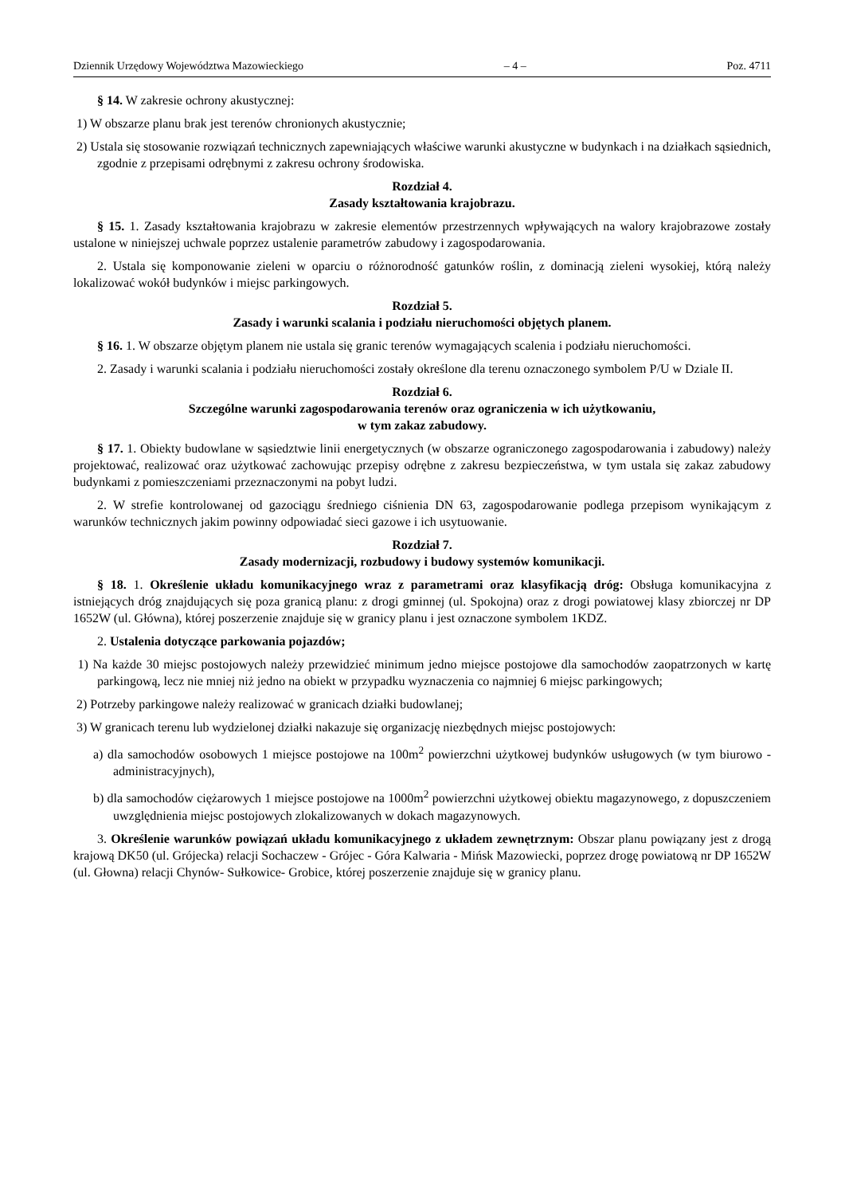Dziennik Urzędowy Województwa Mazowieckiego – 4 – Poz. 4711
§ 14. W zakresie ochrony akustycznej:
1) W obszarze planu brak jest terenów chronionych akustycznie;
2) Ustala się stosowanie rozwiązań technicznych zapewniających właściwe warunki akustyczne w budynkach i na działkach sąsiednich, zgodnie z przepisami odrębnymi z zakresu ochrony środowiska.
Rozdział 4.
Zasady kształtowania krajobrazu.
§ 15. 1. Zasady kształtowania krajobrazu w zakresie elementów przestrzennych wpływających na walory krajobrazowe zostały ustalone w niniejszej uchwale poprzez ustalenie parametrów zabudowy i zagospodarowania.
2. Ustala się komponowanie zieleni w oparciu o różnorodność gatunków roślin, z dominacją zieleni wysokiej, którą należy lokalizować wokół budynków i miejsc parkingowych.
Rozdział 5.
Zasady i warunki scalania i podziału nieruchomości objętych planem.
§ 16. 1. W obszarze objętym planem nie ustala się granic terenów wymagających scalenia i podziału nieruchomości.
2. Zasady i warunki scalania i podziału nieruchomości zostały określone dla terenu oznaczonego symbolem P/U w Dziale II.
Rozdział 6.
Szczególne warunki zagospodarowania terenów oraz ograniczenia w ich użytkowaniu,
w tym zakaz zabudowy.
§ 17. 1. Obiekty budowlane w sąsiedztwie linii energetycznych (w obszarze ograniczonego zagospodarowania i zabudowy) należy projektować, realizować oraz użytkować zachowując przepisy odrębne z zakresu bezpieczeństwa, w tym ustala się zakaz zabudowy budynkami z pomieszczeniami przeznaczonymi na pobyt ludzi.
2. W strefie kontrolowanej od gazociągu średniego ciśnienia DN 63, zagospodarowanie podlega przepisom wynikającym z warunków technicznych jakim powinny odpowiadać sieci gazowe i ich usytuowanie.
Rozdział 7.
Zasady modernizacji, rozbudowy i budowy systemów komunikacji.
§ 18. 1. Określenie układu komunikacyjnego wraz z parametrami oraz klasyfikacją dróg: Obsługa komunikacyjna z istniejących dróg znajdujących się poza granicą planu: z drogi gminnej (ul. Spokojna) oraz z drogi powiatowej klasy zbiorczej nr DP 1652W (ul. Główna), której poszerzenie znajduje się w granicy planu i jest oznaczone symbolem 1KDZ.
2. Ustalenia dotyczące parkowania pojazdów;
1) Na każde 30 miejsc postojowych należy przewidzieć minimum jedno miejsce postojowe dla samochodów zaopatrzonych w kartę parkingową, lecz nie mniej niż jedno na obiekt w przypadku wyznaczenia co najmniej 6 miejsc parkingowych;
2) Potrzeby parkingowe należy realizować w granicach działki budowlanej;
3) W granicach terenu lub wydzielonej działki nakazuje się organizację niezbędnych miejsc postojowych:
a) dla samochodów osobowych 1 miejsce postojowe na 100m<sup>2</sup> powierzchni użytkowej budynków usługowych (w tym biurowo - administracyjnych),
b) dla samochodów ciężarowych 1 miejsce postojowe na 1000m<sup>2</sup> powierzchni użytkowej obiektu magazynowego, z dopuszczeniem uwzględnienia miejsc postojowych zlokalizowanych w dokach magazynowych.
3. Określenie warunków powiązań układu komunikacyjnego z układem zewnętrznym: Obszar planu powiązany jest z drogą krajową DK50 (ul. Grójecka) relacji Sochaczew - Grójec - Góra Kalwaria - Mińsk Mazowiecki, poprzez drogę powiatową nr DP 1652W (ul. Głowna) relacji Chynów- Sułkowice- Grobice, której poszerzenie znajduje się w granicy planu.